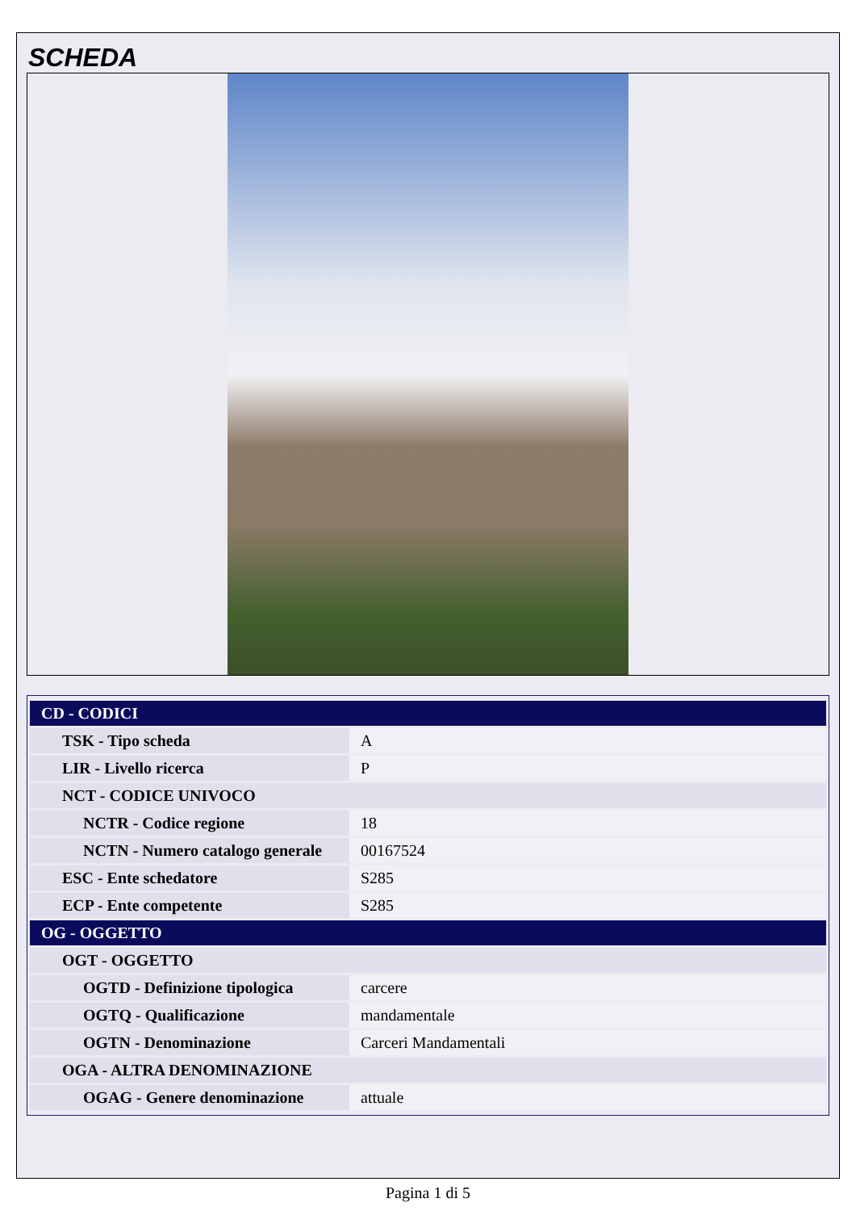SCHEDA
| CD - CODICI | |
| --- | --- |
| TSK - Tipo scheda | A |
| LIR - Livello ricerca | P |
| NCT - CODICE UNIVOCO | |
| NCTR - Codice regione | 18 |
| NCTN - Numero catalogo generale | 00167524 |
| ESC - Ente schedatore | S285 |
| ECP - Ente competente | S285 |
| OG - OGGETTO | |
| OGT - OGGETTO | |
| OGTD - Definizione tipologica | carcere |
| OGTQ - Qualificazione | mandamentale |
| OGTN - Denominazione | Carceri Mandamentali |
| OGA - ALTRA DENOMINAZIONE | |
| OGAG - Genere denominazione | attuale |
Pagina 1 di 5